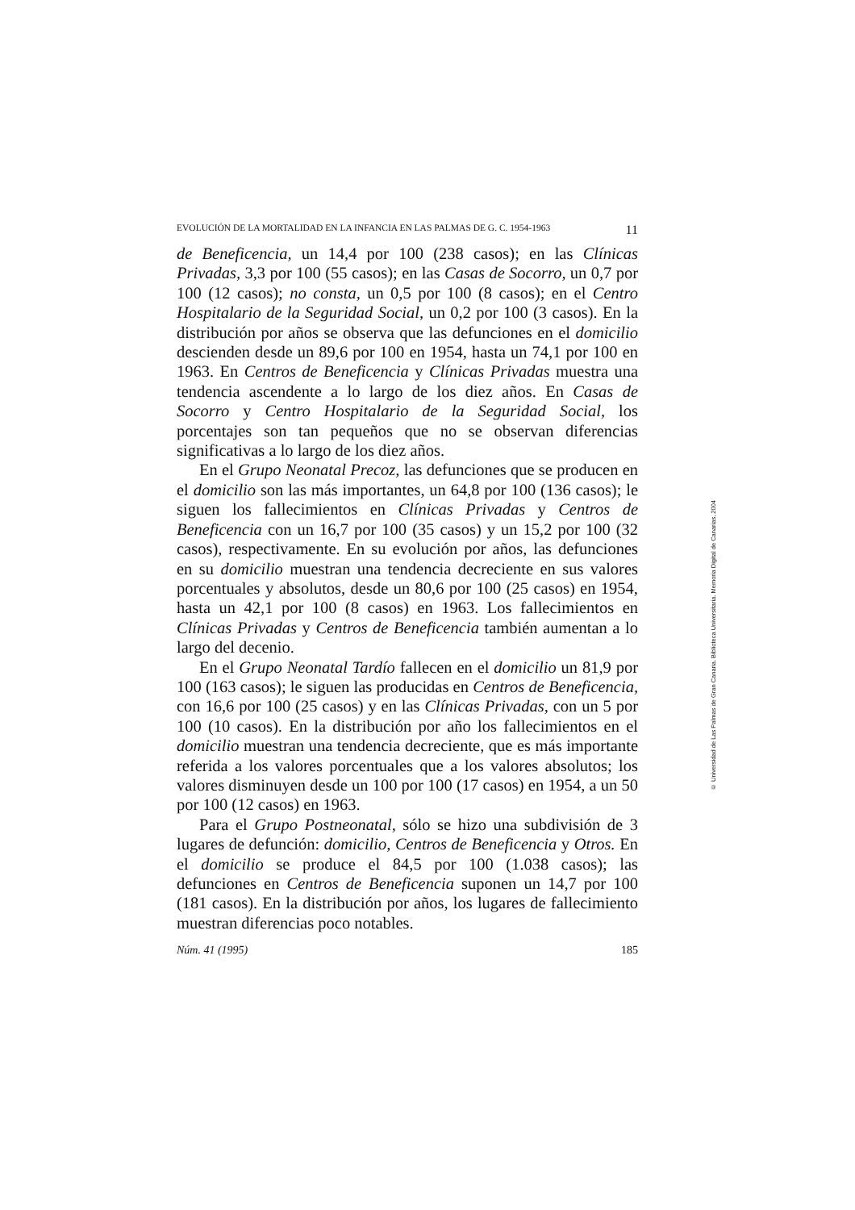EVOLUCIÓN DE LA MORTALIDAD EN LA INFANCIA EN LAS PALMAS DE G. C. 1954-1963 11
de Beneficencia, un 14,4 por 100 (238 casos); en las Clínicas Privadas, 3,3 por 100 (55 casos); en las Casas de Socorro, un 0,7 por 100 (12 casos); no consta, un 0,5 por 100 (8 casos); en el Centro Hospitalario de la Seguridad Social, un 0,2 por 100 (3 casos). En la distribución por años se observa que las defunciones en el domicilio descienden desde un 89,6 por 100 en 1954, hasta un 74,1 por 100 en 1963. En Centros de Beneficencia y Clínicas Privadas muestra una tendencia ascendente a lo largo de los diez años. En Casas de Socorro y Centro Hospitalario de la Seguridad Social, los porcentajes son tan pequeños que no se observan diferencias significativas a lo largo de los diez años.
En el Grupo Neonatal Precoz, las defunciones que se producen en el domicilio son las más importantes, un 64,8 por 100 (136 casos); le siguen los fallecimientos en Clínicas Privadas y Centros de Beneficencia con un 16,7 por 100 (35 casos) y un 15,2 por 100 (32 casos), respectivamente. En su evolución por años, las defunciones en su domicilio muestran una tendencia decreciente en sus valores porcentuales y absolutos, desde un 80,6 por 100 (25 casos) en 1954, hasta un 42,1 por 100 (8 casos) en 1963. Los fallecimientos en Clínicas Privadas y Centros de Beneficencia también aumentan a lo largo del decenio.
En el Grupo Neonatal Tardío fallecen en el domicilio un 81,9 por 100 (163 casos); le siguen las producidas en Centros de Beneficencia, con 16,6 por 100 (25 casos) y en las Clínicas Privadas, con un 5 por 100 (10 casos). En la distribución por año los fallecimientos en el domicilio muestran una tendencia decreciente, que es más importante referida a los valores porcentuales que a los valores absolutos; los valores disminuyen desde un 100 por 100 (17 casos) en 1954, a un 50 por 100 (12 casos) en 1963.
Para el Grupo Postneonatal, sólo se hizo una subdivisión de 3 lugares de defunción: domicilio, Centros de Beneficencia y Otros. En el domicilio se produce el 84,5 por 100 (1.038 casos); las defunciones en Centros de Beneficencia suponen un 14,7 por 100 (181 casos). En la distribución por años, los lugares de fallecimiento muestran diferencias poco notables.
Núm. 41 (1995) 185
© Universidad de Las Palmas de Gran Canaria. Biblioteca Universitaria. Memoria Digital de Canarias, 2004